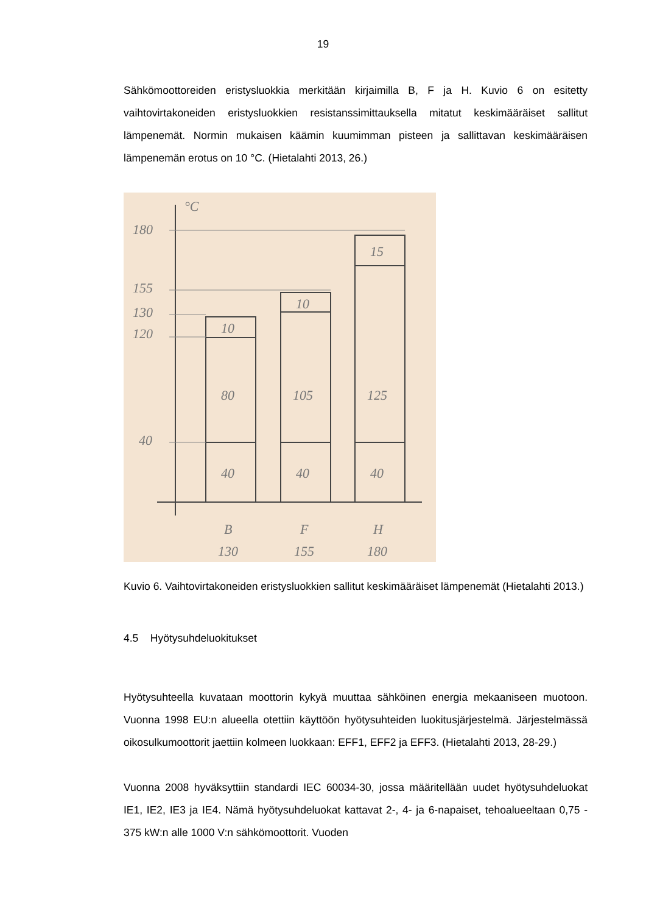19
Sähkömoottoreiden eristysluokkia merkitään kirjaimilla B, F ja H. Kuvio 6 on esitetty vaihtovirtakoneiden eristysluokkien resistanssimittauksella mitatut keskimääräiset sallitut lämpenemät. Normin mukaisen käämin kuumimman pisteen ja sallittavan keskimääräisen lämpenemän erotus on 10 °C. (Hietalahti 2013, 26.)
°C
180
155
130
120
40
10
80
40
10
105
40
15
125
40
B
130
F
155
H
180
Kuvio 6. Vaihtovirtakoneiden eristysluokkien sallitut keskimääräiset lämpenemät (Hietalahti 2013.)
4.5 Hyötysuhdeluokitukset
Hyötysuhteella kuvataan moottorin kykyä muuttaa sähköinen energia mekaaniseen muotoon. Vuonna 1998 EU:n alueella otettiin käyttöön hyötysuhteiden luokitusjärjestelmä. Järjestelmässä oikosulkumoottorit jaettiin kolmeen luokkaan: EFF1, EFF2 ja EFF3. (Hietalahti 2013, 28-29.)
Vuonna 2008 hyväksyttiin standardi IEC 60034-30, jossa määritellään uudet hyötysuhdeluokat IE1, IE2, IE3 ja IE4. Nämä hyötysuhdeluokat kattavat 2-, 4- ja 6-napaiset, tehoalueeltaan 0,75 - 375 kW:n alle 1000 V:n sähkömoottorit. Vuoden